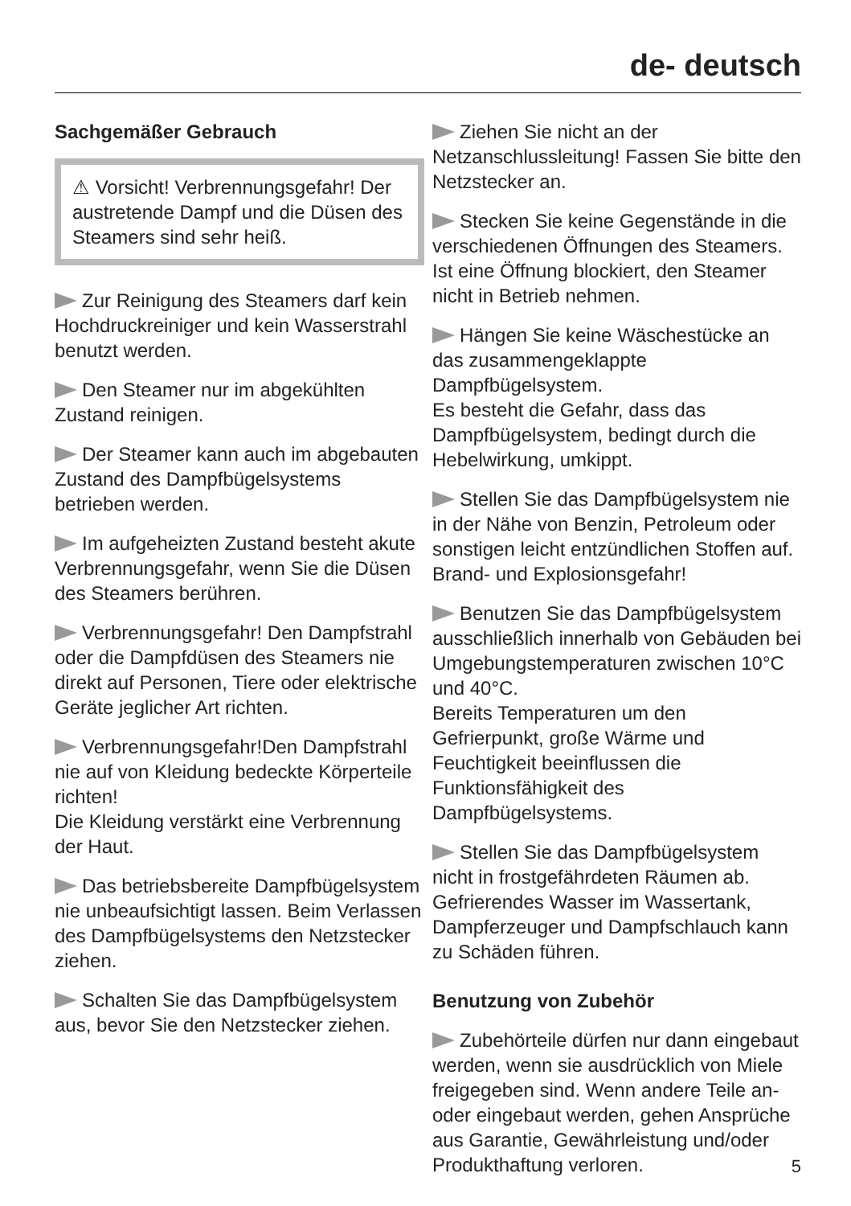de- deutsch
Sachgemäßer Gebrauch
⚠ Vorsicht! Verbrennungsgefahr! Der austretende Dampf und die Düsen des Steamers sind sehr heiß.
Zur Reinigung des Steamers darf kein Hochdruckreiniger und kein Wasserstrahl benutzt werden.
Den Steamer nur im abgekühlten Zustand reinigen.
Der Steamer kann auch im abgebauten Zustand des Dampfbügelsystems betrieben werden.
Im aufgeheizten Zustand besteht akute Verbrennungsgefahr, wenn Sie die Düsen des Steamers berühren.
Verbrennungsgefahr! Den Dampfstrahl oder die Dampfdüsen des Steamers nie direkt auf Personen, Tiere oder elektrische Geräte jeglicher Art richten.
Verbrennungsgefahr!Den Dampfstrahl nie auf von Kleidung bedeckte Körperteile richten!
Die Kleidung verstärkt eine Verbrennung der Haut.
Das betriebsbereite Dampfbügelsystem nie unbeaufsichtigt lassen. Beim Verlassen des Dampfbügelsystems den Netzstecker ziehen.
Schalten Sie das Dampfbügelsystem aus, bevor Sie den Netzstecker ziehen.
Ziehen Sie nicht an der Netzanschlussleitung! Fassen Sie bitte den Netzstecker an.
Stecken Sie keine Gegenstände in die verschiedenen Öffnungen des Steamers.
Ist eine Öffnung blockiert, den Steamer nicht in Betrieb nehmen.
Hängen Sie keine Wäschestücke an das zusammengeklappte Dampfbügelsystem.
Es besteht die Gefahr, dass das Dampfbügelsystem, bedingt durch die Hebelwirkung, umkippt.
Stellen Sie das Dampfbügelsystem nie in der Nähe von Benzin, Petroleum oder sonstigen leicht entzündlichen Stoffen auf. Brand- und Explosionsgefahr!
Benutzen Sie das Dampfbügelsystem ausschließlich innerhalb von Gebäuden bei Umgebungstemperaturen zwischen 10°C und 40°C.
Bereits Temperaturen um den Gefrierpunkt, große Wärme und Feuchtigkeit beeinflussen die Funktionsfähigkeit des Dampfbügelsystems.
Stellen Sie das Dampfbügelsystem nicht in frostgefährdeten Räumen ab. Gefrierendes Wasser im Wassertank, Dampferzeuger und Dampfschlauch kann zu Schäden führen.
Benutzung von Zubehör
Zubehörteile dürfen nur dann eingebaut werden, wenn sie ausdrücklich von Miele freigegeben sind. Wenn andere Teile an- oder eingebaut werden, gehen Ansprüche aus Garantie, Gewährleistung und/oder Produkthaftung verloren.
5